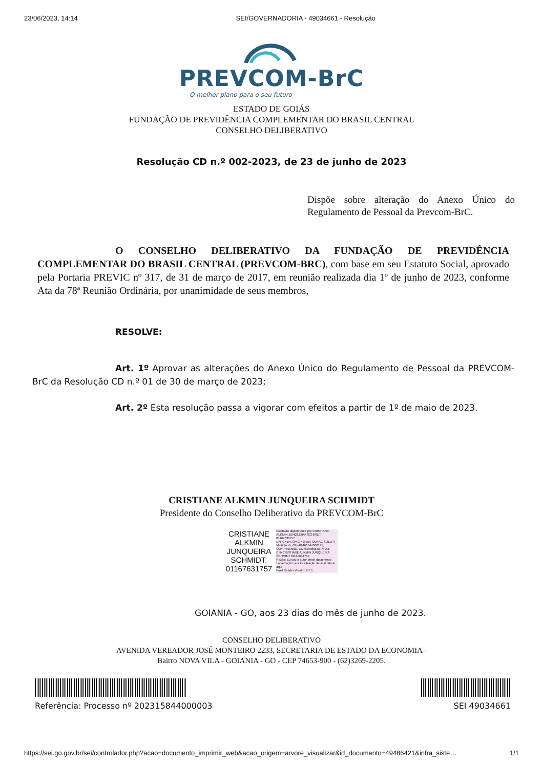23/06/2023, 14:14 SEI/GOVERNADORIA - 49034661 - Resolução
PREVCOM-BrC
O melhor plano para o seu futuro
ESTADO DE GOIÁS
FUNDAÇÃO DE PREVIDÊNCIA COMPLEMENTAR DO BRASIL CENTRAL
CONSELHO DELIBERATIVO
Resolução CD n.º 002-2023, de 23 de junho de 2023
Dispõe sobre alteração do Anexo Único do Regulamento de Pessoal da Prevcom-BrC.
O CONSELHO DELIBERATIVO DA FUNDAÇÃO DE PREVIDÊNCIA COMPLEMENTAR DO BRASIL CENTRAL (PREVCOM-BRC), com base em seu Estatuto Social, aprovado pela Portaria PREVIC nº 317, de 31 de março de 2017, em reunião realizada dia 1º de junho de 2023, conforme Ata da 78ª Reunião Ordinária, por unanimidade de seus membros,
RESOLVE:
Art. 1º Aprovar as alterações do Anexo Único do Regulamento de Pessoal da PREVCOM-BrC da Resolução CD n.º 01 de 30 de março de 2023;
Art. 2º Esta resolução passa a vigorar com efeitos a partir de 1º de maio de 2023.
CRISTIANE ALKMIN JUNQUEIRA SCHMIDT
Presidente do Conselho Deliberativo da PREVCOM-BrC
CRISTIANE
ALKMIN
JUNQUEIRA
SCHMIDT:
01167631757
Assinado digitalmente por CRISTIANE ALKMIN JUNQUEIRA SCHMIDT: 01167631757
DN: C=BR, O=ICP-Brasil, OU=AC SOLUTI Multipla v5, OU=09461647000195, OU=Presencial, OU=Certificado PF A3, CN=CRISTIANE ALKMIN JUNQUEIRA SCHMIDT:01167631757
Razão: Eu sou o autor deste documento
Localização: sua localização de assinatura aqui
Foxit Reader Versão: 9.7.1
GOIANIA - GO, aos 23 dias do mês de junho de 2023.
CONSELHO DELIBERATIVO
AVENIDA VEREADOR JOSÉ MONTEIRO 2233, SECRETARIA DE ESTADO DA ECONOMIA -
Bairro NOVA VILA - GOIANIA - GO - CEP 74653-900 - (62)3269-2205.
Referência: Processo nº 202315844000003
SEI 49034661
https://sei.go.gov.br/sei/controlador.php?acao=documento_imprimir_web&acao_origem=arvore_visualizar&id_documento=49486421&infra_siste… 1/1